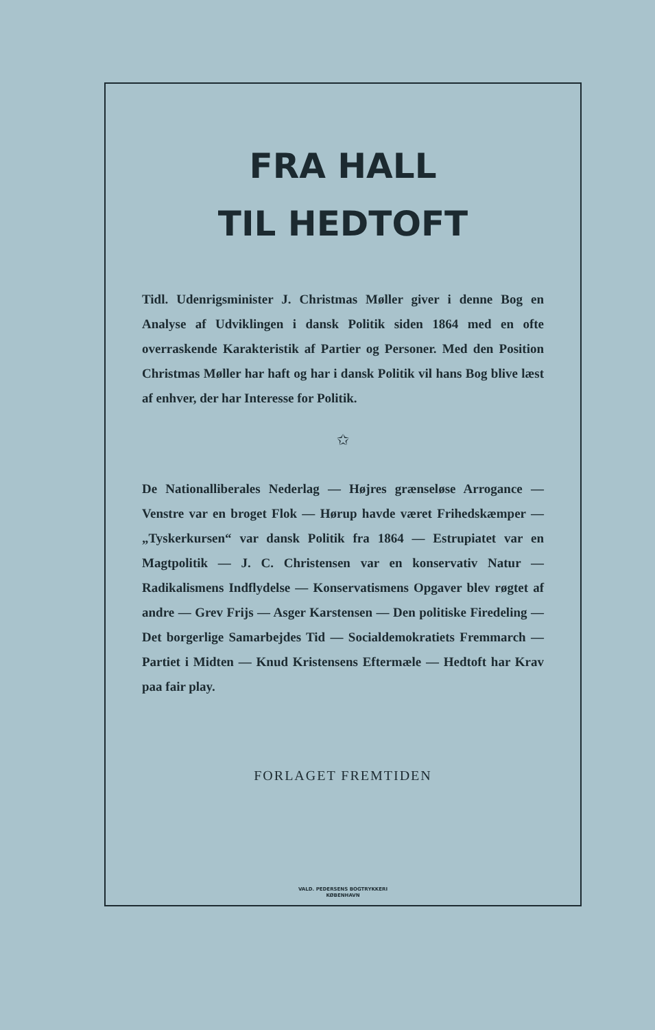FRA HALL
TIL HEDTOFT
Tidl. Udenrigsminister J. Christmas Møller giver i denne Bog en Analyse af Udviklingen i dansk Politik siden 1864 med en ofte overraskende Karakteristik af Partier og Personer. Med den Position Christmas Møller har haft og har i dansk Politik vil hans Bog blive læst af enhver, der har Interesse for Politik.
✩
De Nationalliberales Nederlag — Højres grænseløse Arrogance — Venstre var en broget Flok — Hørup havde været Frihedskæmper — „Tyskerkursen“ var dansk Politik fra 1864 — Estrupiatet var en Magtpolitik — J. C. Christensen var en konservativ Natur — Radikalismens Indflydelse — Konservatismens Opgaver blev røgtet af andre — Grev Frijs — Asger Karstensen — Den politiske Firedeling — Det borgerlige Samarbejdes Tid — Socialdemokratiets Fremmarch — Partiet i Midten — Knud Kristensens Eftermæle — Hedtoft har Krav paa fair play.
FORLAGET FREMTIDEN
VALD. PEDERSENS BOGTRYKKERI
KØBENHAVN